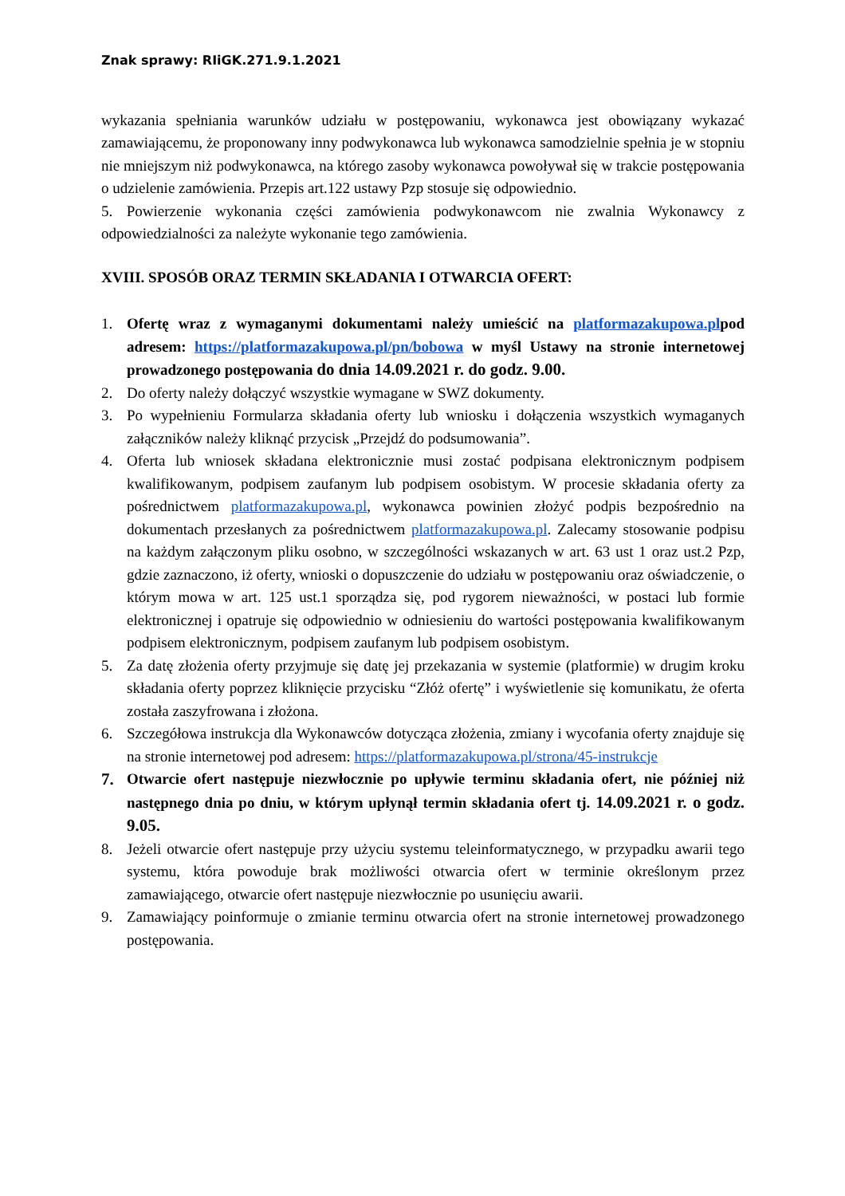Znak sprawy: RIiGK.271.9.1.2021
wykazania spełniania warunków udziału w postępowaniu, wykonawca jest obowiązany wykazać zamawiającemu, że proponowany inny podwykonawca lub wykonawca samodzielnie spełnia je w stopniu nie mniejszym niż podwykonawca, na którego zasoby wykonawca powoływał się w trakcie postępowania o udzielenie zamówienia. Przepis art.122 ustawy Pzp stosuje się odpowiednio.
5. Powierzenie wykonania części zamówienia podwykonawcom nie zwalnia Wykonawcy z odpowiedzialności za należyte wykonanie tego zamówienia.
XVIII. SPOSÓB ORAZ TERMIN SKŁADANIA I OTWARCIA OFERT:
1. Ofertę wraz z wymaganymi dokumentami należy umieścić na platformazakupowa.plpod adresem: https://platformazakupowa.pl/pn/bobowa w myśl Ustawy na stronie internetowej prowadzonego postępowania do dnia 14.09.2021 r. do godz. 9.00.
2. Do oferty należy dołączyć wszystkie wymagane w SWZ dokumenty.
3. Po wypełnieniu Formularza składania oferty lub wniosku i dołączenia wszystkich wymaganych załączników należy kliknąć przycisk „Przejdź do podsumowania”.
4. Oferta lub wniosek składana elektronicznie musi zostać podpisana elektronicznym podpisem kwalifikowanym, podpisem zaufanym lub podpisem osobistym. W procesie składania oferty za pośrednictwem platformazakupowa.pl, wykonawca powinien złożyć podpis bezpośrednio na dokumentach przesłanych za pośrednictwem platformazakupowa.pl. Zalecamy stosowanie podpisu na każdym załączonym pliku osobno, w szczególności wskazanych w art. 63 ust 1 oraz ust.2 Pzp, gdzie zaznaczono, iż oferty, wnioski o dopuszczenie do udziału w postępowaniu oraz oświadczenie, o którym mowa w art. 125 ust.1 sporządza się, pod rygorem nieważności, w postaci lub formie elektronicznej i opatruje się odpowiednio w odniesieniu do wartości postępowania kwalifikowanym podpisem elektronicznym, podpisem zaufanym lub podpisem osobistym.
5. Za datę złożenia oferty przyjmuje się datę jej przekazania w systemie (platformie) w drugim kroku składania oferty poprzez kliknięcie przycisku “Złóż ofertę” i wyświetlenie się komunikatu, że oferta została zaszyfrowana i złożona.
6. Szczegółowa instrukcja dla Wykonawców dotycząca złożenia, zmiany i wycofania oferty znajduje się na stronie internetowej pod adresem: https://platformazakupowa.pl/strona/45-instrukcje
7. Otwarcie ofert następuje niezwłocznie po upływie terminu składania ofert, nie później niż następnego dnia po dniu, w którym upłynął termin składania ofert tj. 14.09.2021 r. o godz. 9.05.
8. Jeżeli otwarcie ofert następuje przy użyciu systemu teleinformatycznego, w przypadku awarii tego systemu, która powoduje brak możliwości otwarcia ofert w terminie określonym przez zamawiającego, otwarcie ofert następuje niezwłocznie po usunięciu awarii.
9. Zamawiający poinformuje o zmianie terminu otwarcia ofert na stronie internetowej prowadzonego postępowania.